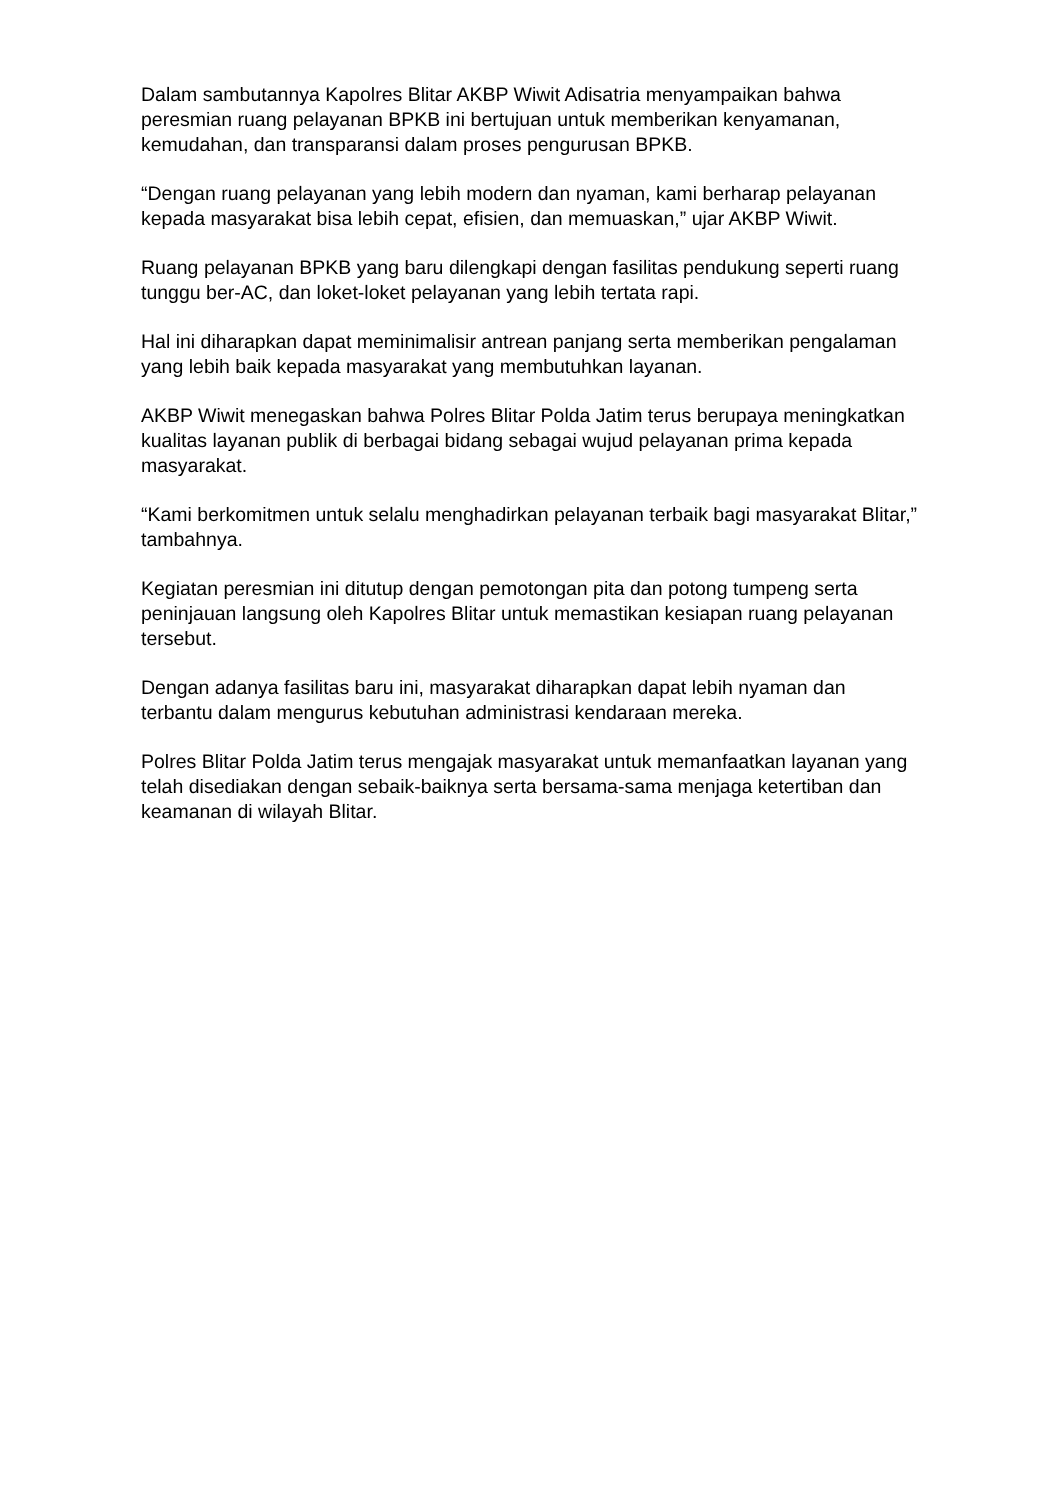Dalam sambutannya Kapolres Blitar AKBP Wiwit Adisatria menyampaikan bahwa peresmian ruang pelayanan BPKB ini bertujuan untuk memberikan kenyamanan, kemudahan, dan transparansi dalam proses pengurusan BPKB.
“Dengan ruang pelayanan yang lebih modern dan nyaman, kami berharap pelayanan kepada masyarakat bisa lebih cepat, efisien, dan memuaskan,” ujar AKBP Wiwit.
Ruang pelayanan BPKB yang baru dilengkapi dengan fasilitas pendukung seperti ruang tunggu ber-AC, dan loket-loket pelayanan yang lebih tertata rapi.
Hal ini diharapkan dapat meminimalisir antrean panjang serta memberikan pengalaman yang lebih baik kepada masyarakat yang membutuhkan layanan.
AKBP Wiwit menegaskan bahwa Polres Blitar Polda Jatim terus berupaya meningkatkan kualitas layanan publik di berbagai bidang sebagai wujud pelayanan prima kepada masyarakat.
“Kami berkomitmen untuk selalu menghadirkan pelayanan terbaik bagi masyarakat Blitar,” tambahnya.
Kegiatan peresmian ini ditutup dengan pemotongan pita dan potong tumpeng serta peninjauan langsung oleh Kapolres Blitar untuk memastikan kesiapan ruang pelayanan tersebut.
Dengan adanya fasilitas baru ini, masyarakat diharapkan dapat lebih nyaman dan terbantu dalam mengurus kebutuhan administrasi kendaraan mereka.
Polres Blitar Polda Jatim terus mengajak masyarakat untuk memanfaatkan layanan yang telah disediakan dengan sebaik-baiknya serta bersama-sama menjaga ketertiban dan keamanan di wilayah Blitar.